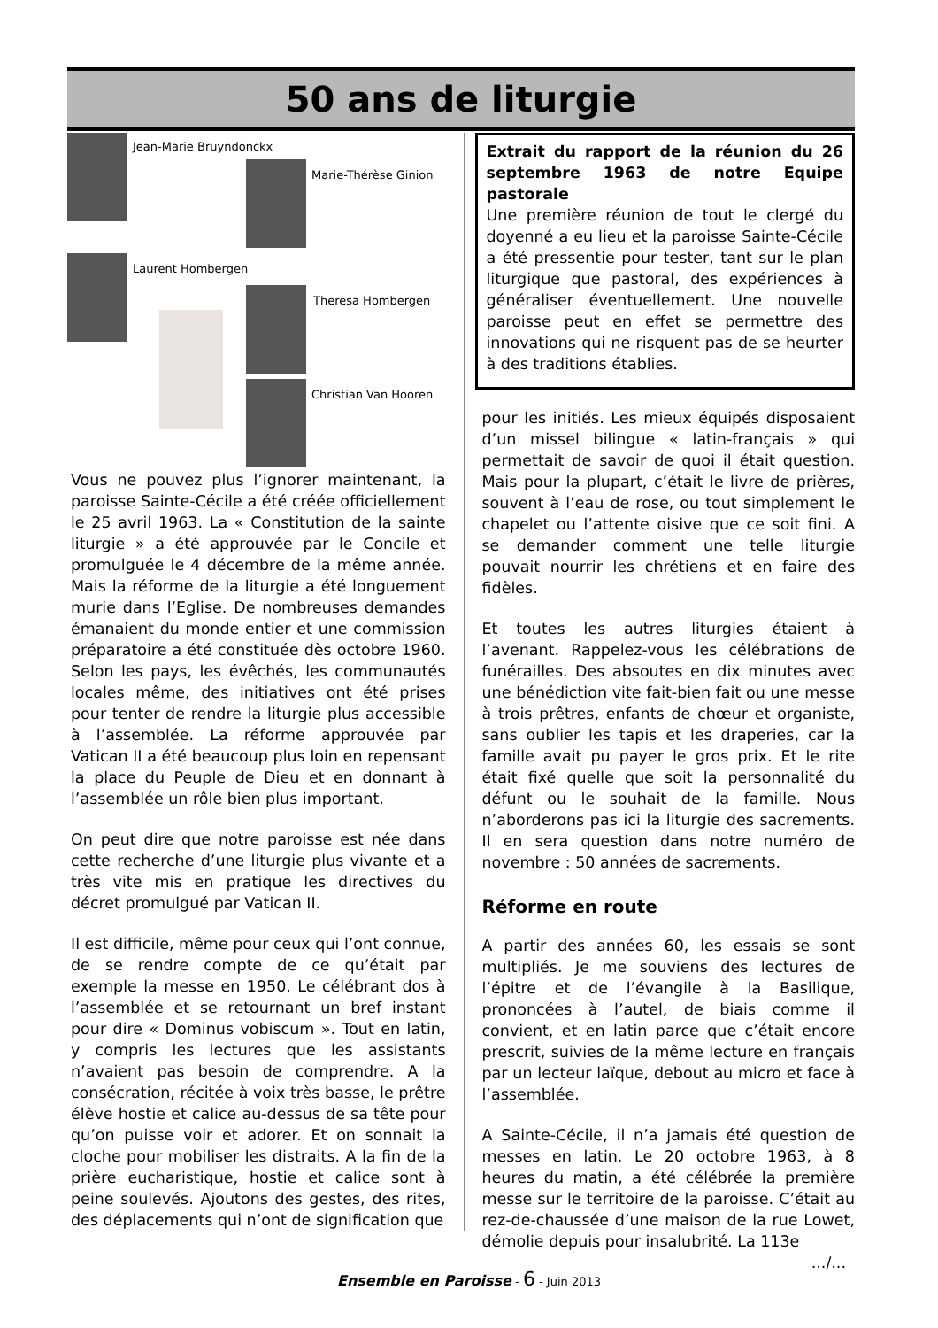50 ans de liturgie
Jean-Marie Bruyndonckx
Marie-Thérèse Ginion
Laurent Hombergen
Theresa Hombergen
Christian Van Hooren
Vous ne pouvez plus l’ignorer maintenant, la paroisse Sainte-Cécile a été créée officiellement le 25 avril 1963. La « Constitution de la sainte liturgie » a été approuvée par le Concile et promulguée le 4 décembre de la même année. Mais la réforme de la liturgie a été longuement murie dans l’Eglise. De nombreuses demandes émanaient du monde entier et une commission préparatoire a été constituée dès octobre 1960. Selon les pays, les évêchés, les communautés locales même, des initiatives ont été prises pour tenter de rendre la liturgie plus accessible à l’assemblée. La réforme approuvée par Vatican II a été beaucoup plus loin en repensant la place du Peuple de Dieu et en donnant à l’assemblée un rôle bien plus important.
On peut dire que notre paroisse est née dans cette recherche d’une liturgie plus vivante et a très vite mis en pratique les directives du décret promulgué par Vatican II.
Il est difficile, même pour ceux qui l’ont connue, de se rendre compte de ce qu’était par exemple la messe en 1950. Le célébrant dos à l’assemblée et se retournant un bref instant pour dire « Dominus vobiscum ». Tout en latin, y compris les lectures que les assistants n’avaient pas besoin de comprendre. A la consécration, récitée à voix très basse, le prêtre élève hostie et calice au-dessus de sa tête pour qu’on puisse voir et adorer. Et on sonnait la cloche pour mobiliser les distraits. A la fin de la prière eucharistique, hostie et calice sont à peine soulevés. Ajoutons des gestes, des rites, des déplacements qui n’ont de signification que
Extrait du rapport de la réunion du 26 septembre 1963 de notre Equipe pastorale
Une première réunion de tout le clergé du doyenné a eu lieu et la paroisse Sainte-Cécile a été pressentie pour tester, tant sur le plan liturgique que pastoral, des expériences à généraliser éventuellement. Une nouvelle paroisse peut en effet se permettre des innovations qui ne risquent pas de se heurter à des traditions établies.
pour les initiés. Les mieux équipés disposaient d’un missel bilingue « latin-français » qui permettait de savoir de quoi il était question. Mais pour la plupart, c’était le livre de prières, souvent à l’eau de rose, ou tout simplement le chapelet ou l’attente oisive que ce soit fini. A se demander comment une telle liturgie pouvait nourrir les chrétiens et en faire des fidèles.
Et toutes les autres liturgies étaient à l’avenant. Rappelez-vous les célébrations de funérailles. Des absoutes en dix minutes avec une bénédiction vite fait-bien fait ou une messe à trois prêtres, enfants de chœur et organiste, sans oublier les tapis et les draperies, car la famille avait pu payer le gros prix. Et le rite était fixé quelle que soit la personnalité du défunt ou le souhait de la famille. Nous n’aborderons pas ici la liturgie des sacrements. Il en sera question dans notre numéro de novembre : 50 années de sacrements.
Réforme en route
A partir des années 60, les essais se sont multipliés. Je me souviens des lectures de l’épitre et de l’évangile à la Basilique, prononcées à l’autel, de biais comme il convient, et en latin parce que c’était encore prescrit, suivies de la même lecture en français par un lecteur laïque, debout au micro et face à l’assemblée.
A Sainte-Cécile, il n’a jamais été question de messes en latin. Le 20 octobre 1963, à 8 heures du matin, a été célébrée la première messe sur le territoire de la paroisse. C’était au rez-de-chaussée d’une maison de la rue Lowet, démolie depuis pour insalubrité. La 113e
.../...
Ensemble en Paroisse - 6 - Juin 2013